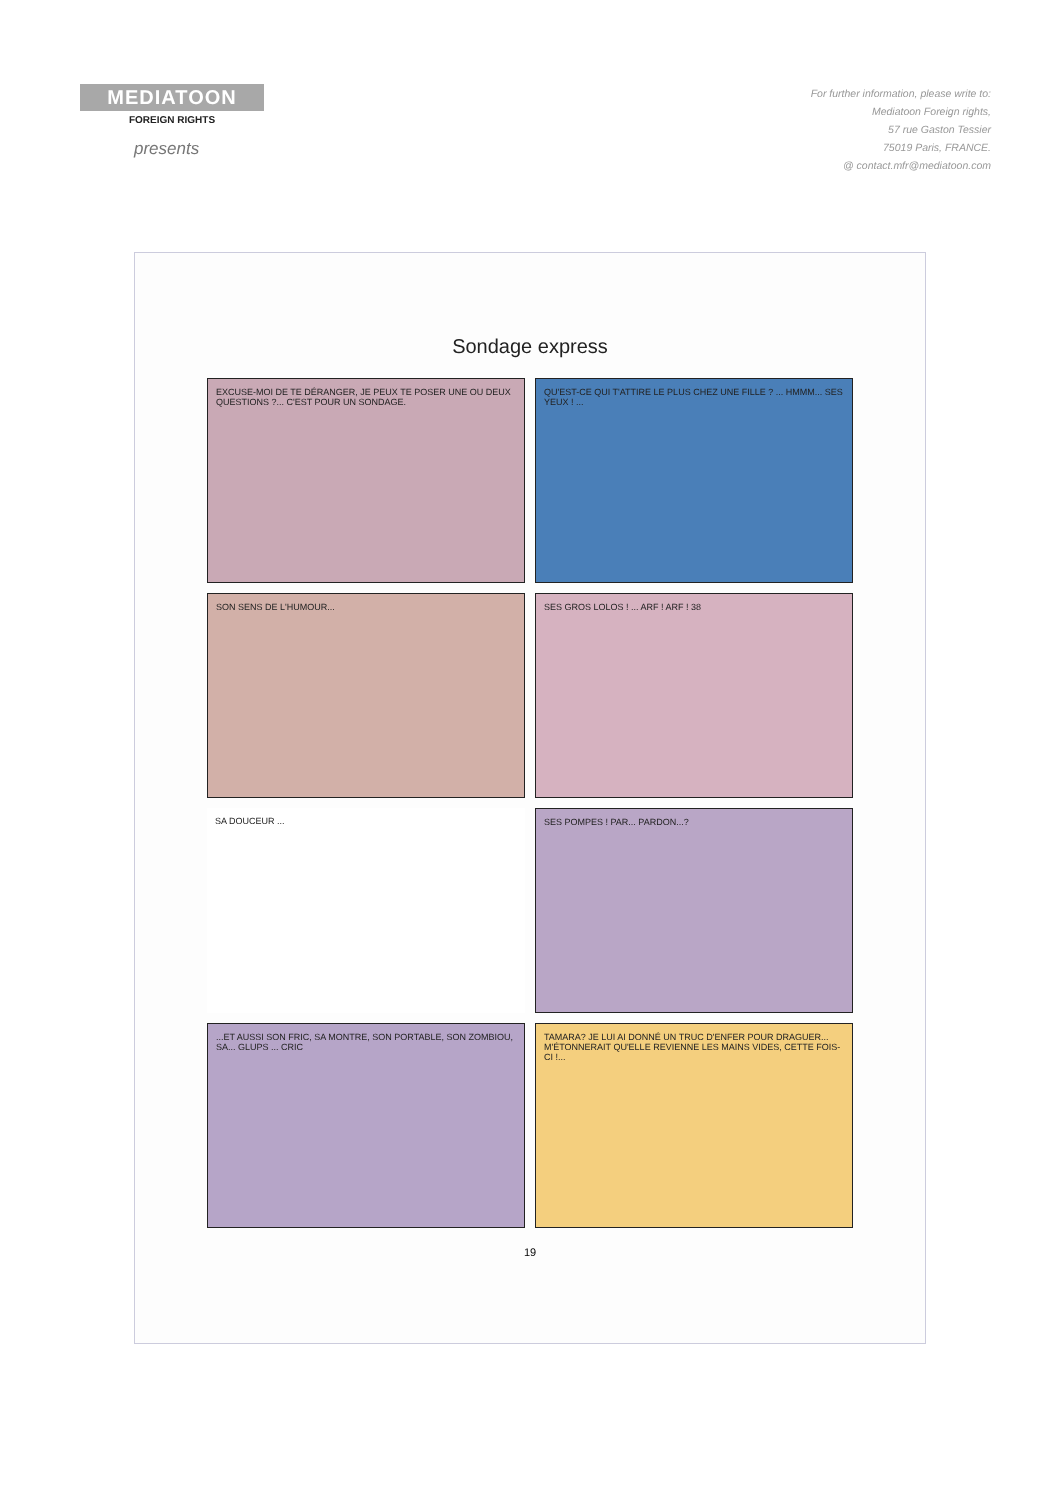MEDIATOON
FOREIGN RIGHTS
presents
For further information, please write to:
Mediatoon Foreign rights,
57 rue Gaston Tessier
75019 Paris, FRANCE.
@ contact.mfr@mediatoon.com
Sondage express
EXCUSE-MOI DE TE DÉRANGER, JE PEUX TE POSER UNE OU DEUX QUESTIONS ?... C'EST POUR UN SONDAGE.
QU'EST-CE QUI T'ATTIRE LE PLUS CHEZ UNE FILLE ? ... HMMM... SES YEUX ! ...
SON SENS DE L'HUMOUR...
SES GROS LOLOS ! ... ARF ! ARF ! 38
SA DOUCEUR ...
SES POMPES ! PAR... PARDON...?
...ET AUSSI SON FRIC, SA MONTRE, SON PORTABLE, SON ZOMBIOU, SA... GLUPS ... CRIC
TAMARA? JE LUI AI DONNÉ UN TRUC D'ENFER POUR DRAGUER... M'ÉTONNERAIT QU'ELLE REVIENNE LES MAINS VIDES, CETTE FOIS-CI !...
19